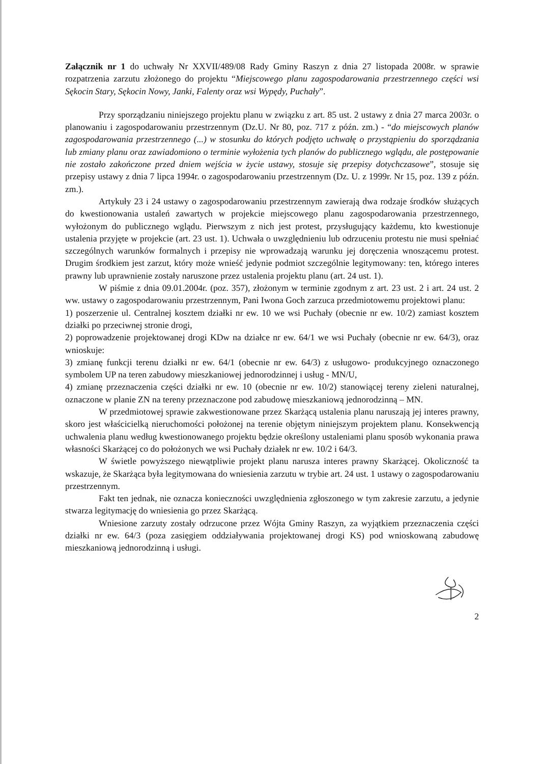Załącznik nr 1 do uchwały Nr XXVII/489/08 Rady Gminy Raszyn z dnia 27 listopada 2008r. w sprawie rozpatrzenia zarzutu złożonego do projektu “Miejscowego planu zagospodarowania przestrzennego części wsi Sękocin Stary, Sękocin Nowy, Janki, Falenty oraz wsi Wypędy, Puchały”.
Przy sporządzaniu niniejszego projektu planu w związku z art. 85 ust. 2 ustawy z dnia 27 marca 2003r. o planowaniu i zagospodarowaniu przestrzennym (Dz.U. Nr 80, poz. 717 z późn. zm.) - “do miejscowych planów zagospodarowania przestrzennego (...) w stosunku do których podjęto uchwałę o przystąpieniu do sporządzania lub zmiany planu oraz zawiadomiono o terminie wyłożenia tych planów do publicznego wglądu, ale postępowanie nie zostało zakończone przed dniem wejścia w życie ustawy, stosuje się przepisy dotychczasowe”, stosuje się przepisy ustawy z dnia 7 lipca 1994r. o zagospodarowaniu przestrzennym (Dz. U. z 1999r. Nr 15, poz. 139 z późn. zm.).
Artykuły 23 i 24 ustawy o zagospodarowaniu przestrzennym zawierają dwa rodzaje środków służących do kwestionowania ustaleń zawartych w projekcie miejscowego planu zagospodarowania przestrzennego, wyłożonym do publicznego wglądu. Pierwszym z nich jest protest, przysługujący każdemu, kto kwestionuje ustalenia przyjęte w projekcie (art. 23 ust. 1). Uchwała o uwzględnieniu lub odrzuceniu protestu nie musi spełniać szczególnych warunków formalnych i przepisy nie wprowadzają warunku jej doręczenia wnoszącemu protest. Drugim środkiem jest zarzut, który może wnieść jedynie podmiot szczególnie legitymowany: ten, którego interes prawny lub uprawnienie zostały naruszone przez ustalenia projektu planu (art. 24 ust. 1).
W piśmie z dnia 09.01.2004r. (poz. 357), złożonym w terminie zgodnym z art. 23 ust. 2 i art. 24 ust. 2 ww. ustawy o zagospodarowaniu przestrzennym, Pani Iwona Goch zarzuca przedmiotowemu projektowi planu:
1) poszerzenie ul. Centralnej kosztem działki nr ew. 10 we wsi Puchały (obecnie nr ew. 10/2) zamiast kosztem działki po przeciwnej stronie drogi,
2) poprowadzenie projektowanej drogi KDw na działce nr ew. 64/1 we wsi Puchały (obecnie nr ew. 64/3), oraz wnioskuje:
3) zmianę funkcji terenu działki nr ew. 64/1 (obecnie nr ew. 64/3) z usługowo- produkcyjnego oznaczonego symbolem UP na teren zabudowy mieszkaniowej jednorodzinnej i usług - MN/U,
4) zmianę przeznaczenia części działki nr ew. 10 (obecnie nr ew. 10/2) stanowiącej tereny zieleni naturalnej, oznaczone w planie ZN na tereny przeznaczone pod zabudowę mieszkaniową jednorodzinną – MN.
W przedmiotowej sprawie zakwestionowane przez Skarżącą ustalenia planu naruszają jej interes prawny, skoro jest właścicielką nieruchomości położonej na terenie objętym niniejszym projektem planu. Konsekwencją uchwalenia planu według kwestionowanego projektu będzie określony ustaleniami planu sposób wykonania prawa własności Skarżącej co do położonych we wsi Puchały działek nr ew. 10/2 i 64/3.
W świetle powyższego niewątpliwie projekt planu narusza interes prawny Skarżącej. Okoliczność ta wskazuje, że Skarżąca była legitymowana do wniesienia zarzutu w trybie art. 24 ust. 1 ustawy o zagospodarowaniu przestrzennym.
Fakt ten jednak, nie oznacza konieczności uwzględnienia zgłoszonego w tym zakresie zarzutu, a jedynie stwarza legitymację do wniesienia go przez Skarżącą.
Wniesione zarzuty zostały odrzucone przez Wójta Gminy Raszyn, za wyjątkiem przeznaczenia części działki nr ew. 64/3 (poza zasięgiem oddziaływania projektowanej drogi KS) pod wnioskowaną zabudowę mieszkaniową jednorodzinną i usługi.
2